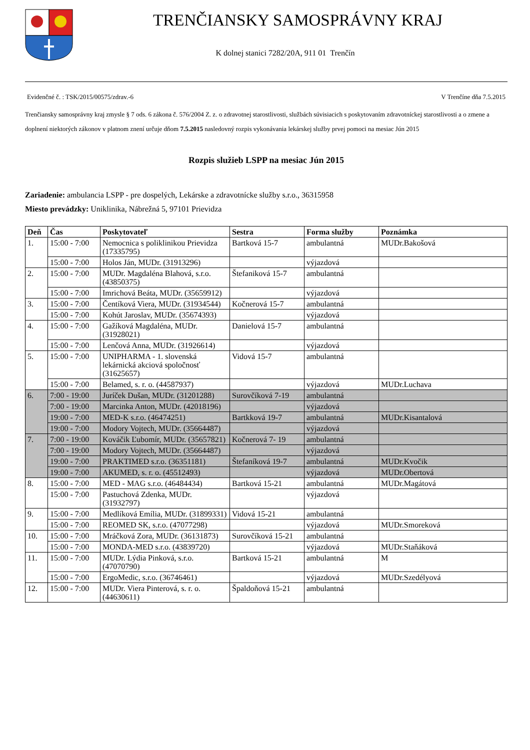TRENČIANSKY SAMOSPRÁVNY KRAJ
K dolnej stanici 7282/20A, 911 01 Trenčín
Evidenčné č. : TSK/2015/00575/zdrav.-6 V Trenčíne dňa 7.5.2015
Trenčiansky samosprávny kraj zmysle § 7 ods. 6 zákona č. 576/2004 Z. z. o zdravotnej starostlivosti, službách súvisiacich s poskytovaním zdravotníckej starostlivosti a o zmene a doplnení niektorých zákonov v platnom znení určuje dňom 7.5.2015 nasledovný rozpis vykonávania lekárskej služby prvej pomoci na mesiac Jún 2015
Rozpis služieb LSPP na mesiac Jún 2015
Zariadenie: ambulancia LSPP - pre dospelých, Lekárske a zdravotnícke služby s.r.o., 36315958
Miesto prevádzky: Uniklinika, Nábrežná 5, 97101 Prievidza
| Deň | Čas | Poskytovateľ | Sestra | Forma služby | Poznámka |
| --- | --- | --- | --- | --- | --- |
| 1. | 15:00 - 7:00 | Nemocnica s poliklinikou Prievidza (17335795) | Bartková 15-7 | ambulantná | MUDr.Bakošová |
| | 15:00 - 7:00 | Holos Ján, MUDr. (31913296) | | výjazdová | |
| 2. | 15:00 - 7:00 | MUDr. Magdaléna Blahová, s.r.o. (43850375) | Štefaniková 15-7 | ambulantná | |
| | 15:00 - 7:00 | Imrichová Beáta, MUDr. (35659912) | | výjazdová | |
| 3. | 15:00 - 7:00 | Čentíková Viera, MUDr. (31934544) | Kočnerová 15-7 | ambulantná | |
| | 15:00 - 7:00 | Kohút Jaroslav, MUDr. (35674393) | | výjazdová | |
| 4. | 15:00 - 7:00 | Gažíková Magdaléna, MUDr. (31928021) | Danielová 15-7 | ambulantná | |
| | 15:00 - 7:00 | Lenčová Anna, MUDr. (31926614) | | výjazdová | |
| 5. | 15:00 - 7:00 | UNIPHARMA - 1. slovenská lekárnická akciová spoločnosť (31625657) | Vidová 15-7 | ambulantná | |
| | 15:00 - 7:00 | Belamed, s. r. o. (44587937) | | výjazdová | MUDr.Luchava |
| 6. | 7:00 - 19:00 | Juríček Dušan, MUDr. (31201288) | Surovčíková 7-19 | ambulantná | |
| | 7:00 - 19:00 | Marcinka Anton, MUDr. (42018196) | | výjazdová | |
| | 19:00 - 7:00 | MED-K s.r.o. (46474251) | Bartkková 19-7 | ambulantná | MUDr.Kisantalová |
| | 19:00 - 7:00 | Modory Vojtech, MUDr. (35664487) | | výjazdová | |
| 7. | 7:00 - 19:00 | Kováčik Ľubomír, MUDr. (35657821) | Kočnerová 7- 19 | ambulantná | |
| | 7:00 - 19:00 | Modory Vojtech, MUDr. (35664487) | | výjazdová | |
| | 19:00 - 7:00 | PRAKTIMED s.r.o. (36351181) | Štefaníková 19-7 | ambulantná | MUDr.Kvočik |
| | 19:00 - 7:00 | AKUMED, s. r. o. (45512493) | | výjazdová | MUDr.Obertová |
| 8. | 15:00 - 7:00 | MED - MAG s.r.o. (46484434) | Bartková 15-21 | ambulantná | MUDr.Magátová |
| | 15:00 - 7:00 | Pastuchová Zdenka, MUDr. (31932797) | | výjazdová | |
| 9. | 15:00 - 7:00 | Medlíková Emília, MUDr. (31899331) | Vidová 15-21 | ambulantná | |
| | 15:00 - 7:00 | REOMED SK, s.r.o. (47077298) | | výjazdová | MUDr.Smoreková |
| 10. | 15:00 - 7:00 | Mráčková Zora, MUDr. (36131873) | Surovčíková 15-21 | ambulantná | |
| | 15:00 - 7:00 | MONDA-MED s.r.o. (43839720) | | výjazdová | MUDr.Staňáková |
| 11. | 15:00 - 7:00 | MUDr. Lýdia Pinková, s.r.o. (47070790) | Bartková 15-21 | ambulantná | M |
| | 15:00 - 7:00 | ErgoMedic, s.r.o. (36746461) | | výjazdová | MUDr.Szedélyová |
| 12. | 15:00 - 7:00 | MUDr. Viera Pinterová, s. r. o. (44630611) | Špaldoňová 15-21 | ambulantná | |